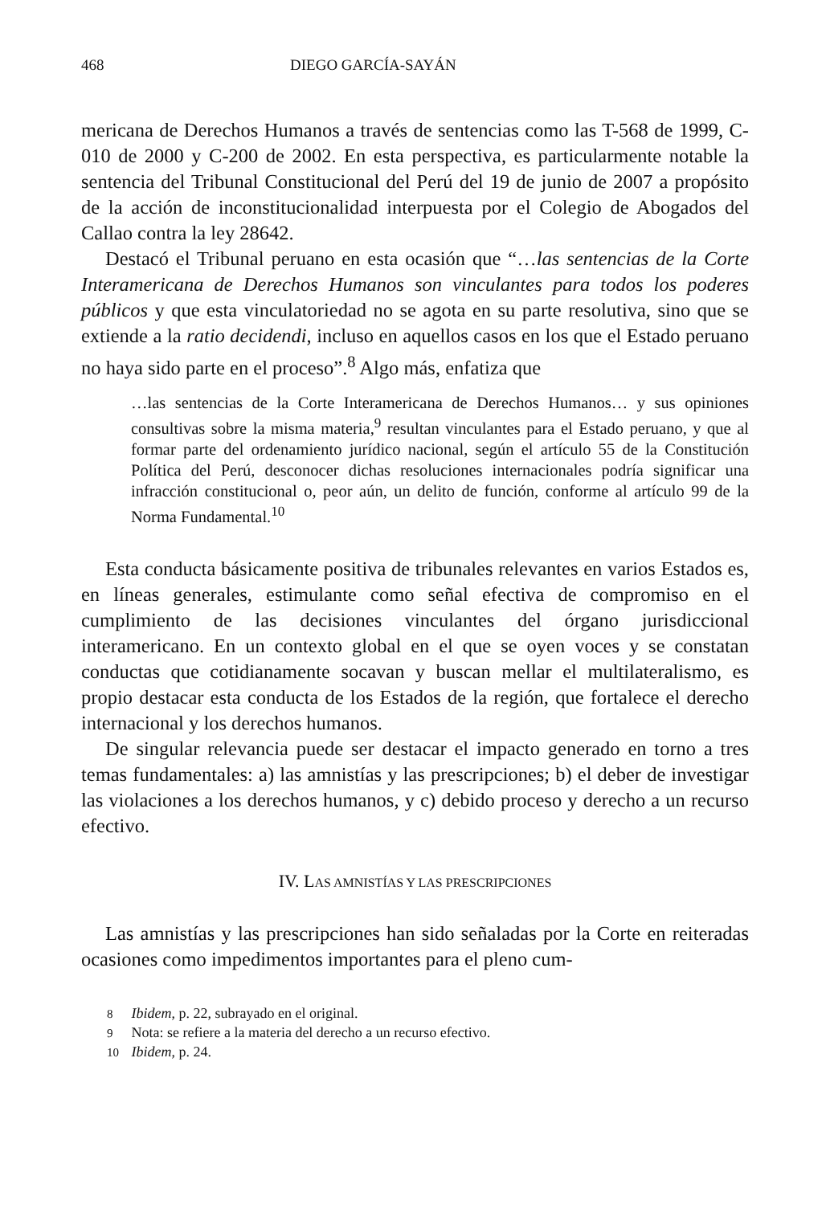468 DIEGO GARCÍA-SAYÁN
mericana de Derechos Humanos a través de sentencias como las T-568 de 1999, C-010 de 2000 y C-200 de 2002. En esta perspectiva, es particularmente notable la sentencia del Tribunal Constitucional del Perú del 19 de junio de 2007 a propósito de la acción de inconstitucionalidad interpuesta por el Colegio de Abogados del Callao contra la ley 28642.
Destacó el Tribunal peruano en esta ocasión que “…las sentencias de la Corte Interamericana de Derechos Humanos son vinculantes para todos los poderes públicos y que esta vinculatoriedad no se agota en su parte resolutiva, sino que se extiende a la ratio decidendi, incluso en aquellos casos en los que el Estado peruano no haya sido parte en el proceso”.<sup>8</sup> Algo más, enfatiza que
…las sentencias de la Corte Interamericana de Derechos Humanos… y sus opiniones consultivas sobre la misma materia,<sup>9</sup> resultan vinculantes para el Estado peruano, y que al formar parte del ordenamiento jurídico nacional, según el artículo 55 de la Constitución Política del Perú, desconocer dichas resoluciones internacionales podría significar una infracción constitucional o, peor aún, un delito de función, conforme al artículo 99 de la Norma Fundamental.<sup>10</sup>
Esta conducta básicamente positiva de tribunales relevantes en varios Estados es, en líneas generales, estimulante como señal efectiva de compromiso en el cumplimiento de las decisiones vinculantes del órgano jurisdiccional interamericano. En un contexto global en el que se oyen voces y se constatan conductas que cotidianamente socavan y buscan mellar el multilateralismo, es propio destacar esta conducta de los Estados de la región, que fortalece el derecho internacional y los derechos humanos.
De singular relevancia puede ser destacar el impacto generado en torno a tres temas fundamentales: a) las amnistías y las prescripciones; b) el deber de investigar las violaciones a los derechos humanos, y c) debido proceso y derecho a un recurso efectivo.
IV. LAS AMNISTÍAS Y LAS PRESCRIPCIONES
Las amnistías y las prescripciones han sido señaladas por la Corte en reiteradas ocasiones como impedimentos importantes para el pleno cum-
8 Ibidem, p. 22, subrayado en el original.
9 Nota: se refiere a la materia del derecho a un recurso efectivo.
10 Ibidem, p. 24.